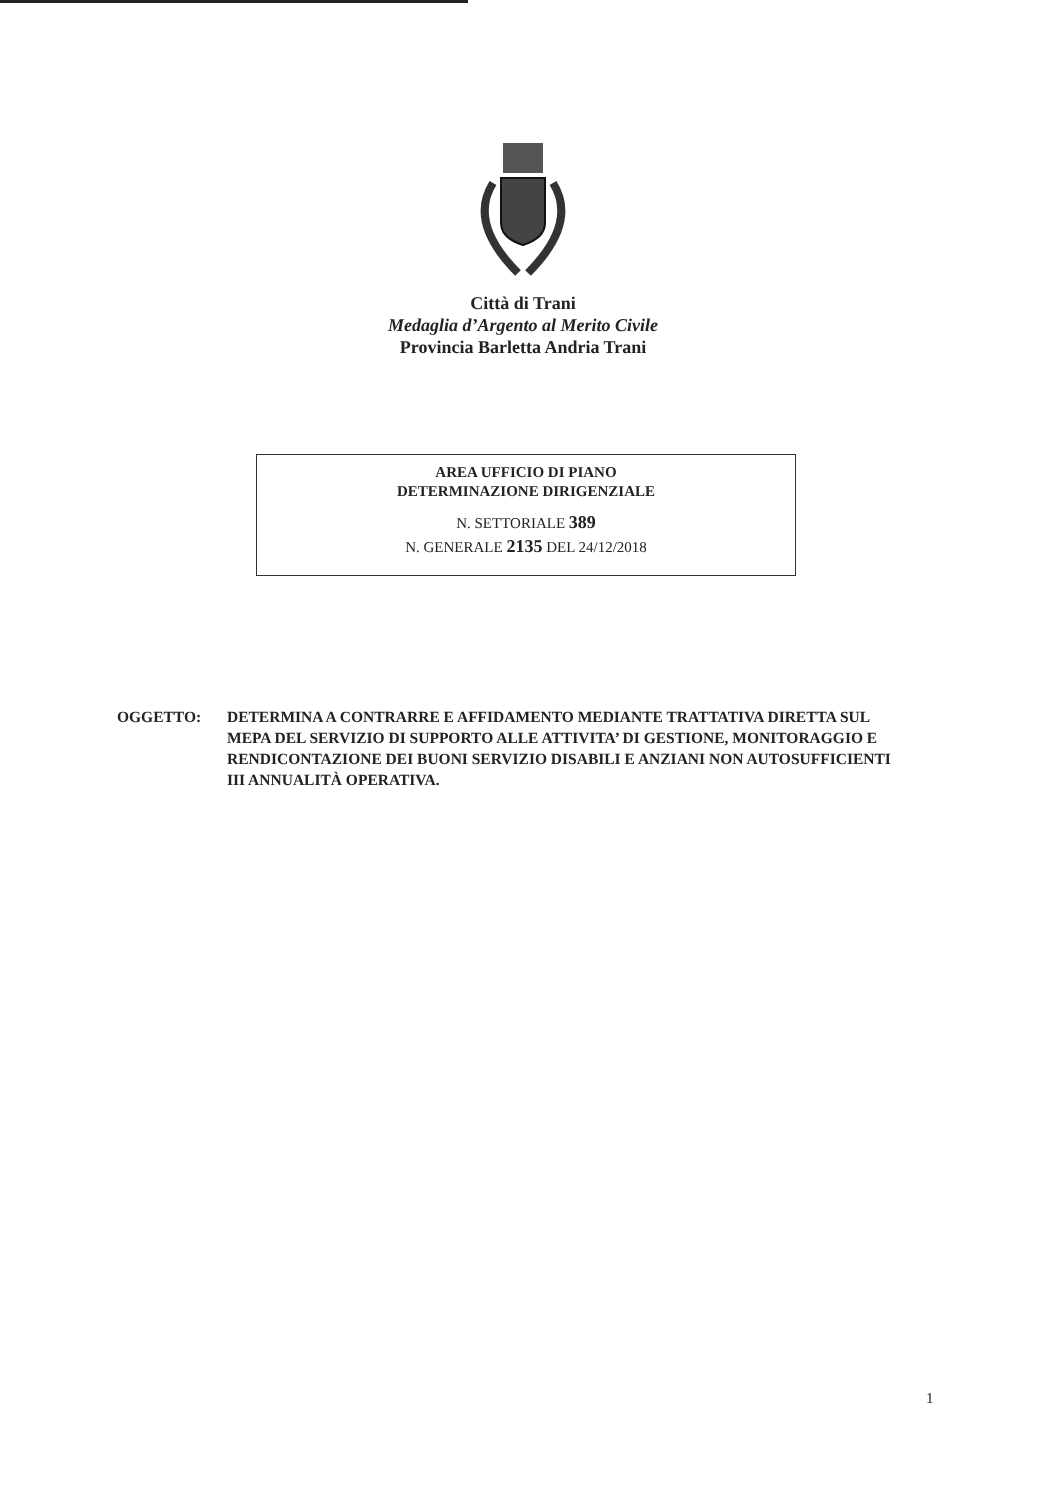Città di Trani
Medaglia d’Argento al Merito Civile
Provincia Barletta Andria Trani
AREA UFFICIO DI PIANO
DETERMINAZIONE DIRIGENZIALE
N. SETTORIALE 389
N. GENERALE 2135 DEL 24/12/2018
OGGETTO: DETERMINA A CONTRARRE E AFFIDAMENTO MEDIANTE TRATTATIVA DIRETTA SUL MEPA DEL SERVIZIO DI SUPPORTO ALLE ATTIVITA’ DI GESTIONE, MONITORAGGIO E RENDICONTAZIONE DEI BUONI SERVIZIO DISABILI E ANZIANI NON AUTOSUFFICIENTI III ANNUALITÀ OPERATIVA.
1